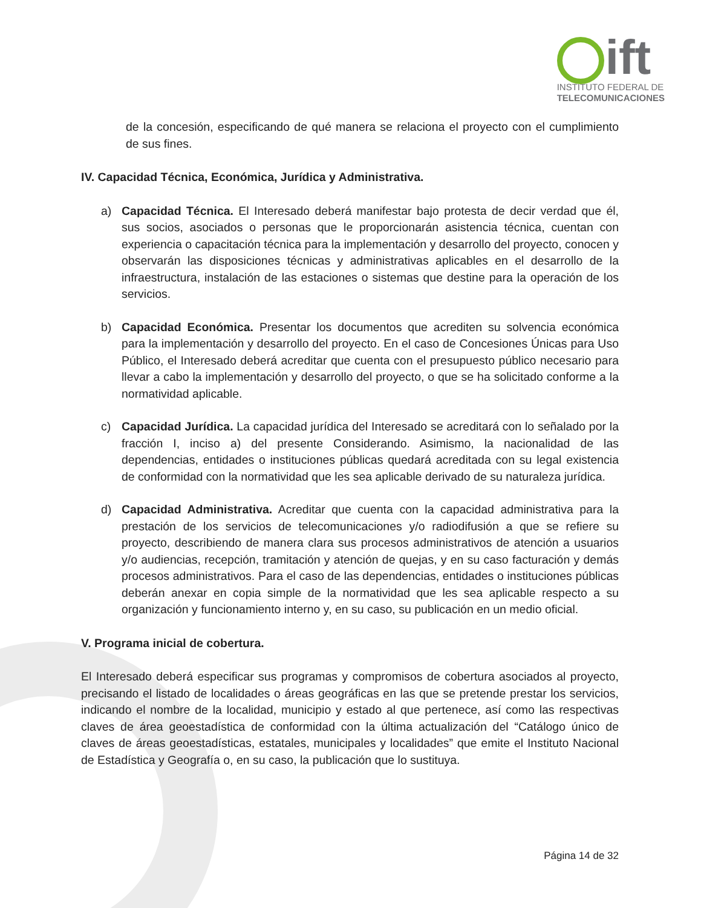ift
INSTITUTO FEDERAL DE
TELECOMUNICACIONES
de la concesión, especificando de qué manera se relaciona el proyecto con el cumplimiento de sus fines.
IV. Capacidad Técnica, Económica, Jurídica y Administrativa.
a) Capacidad Técnica. El Interesado deberá manifestar bajo protesta de decir verdad que él, sus socios, asociados o personas que le proporcionarán asistencia técnica, cuentan con experiencia o capacitación técnica para la implementación y desarrollo del proyecto, conocen y observarán las disposiciones técnicas y administrativas aplicables en el desarrollo de la infraestructura, instalación de las estaciones o sistemas que destine para la operación de los servicios.
b) Capacidad Económica. Presentar los documentos que acrediten su solvencia económica para la implementación y desarrollo del proyecto. En el caso de Concesiones Únicas para Uso Público, el Interesado deberá acreditar que cuenta con el presupuesto público necesario para llevar a cabo la implementación y desarrollo del proyecto, o que se ha solicitado conforme a la normatividad aplicable.
c) Capacidad Jurídica. La capacidad jurídica del Interesado se acreditará con lo señalado por la fracción I, inciso a) del presente Considerando. Asimismo, la nacionalidad de las dependencias, entidades o instituciones públicas quedará acreditada con su legal existencia de conformidad con la normatividad que les sea aplicable derivado de su naturaleza jurídica.
d) Capacidad Administrativa. Acreditar que cuenta con la capacidad administrativa para la prestación de los servicios de telecomunicaciones y/o radiodifusión a que se refiere su proyecto, describiendo de manera clara sus procesos administrativos de atención a usuarios y/o audiencias, recepción, tramitación y atención de quejas, y en su caso facturación y demás procesos administrativos. Para el caso de las dependencias, entidades o instituciones públicas deberán anexar en copia simple de la normatividad que les sea aplicable respecto a su organización y funcionamiento interno y, en su caso, su publicación en un medio oficial.
V. Programa inicial de cobertura.
El Interesado deberá especificar sus programas y compromisos de cobertura asociados al proyecto, precisando el listado de localidades o áreas geográficas en las que se pretende prestar los servicios, indicando el nombre de la localidad, municipio y estado al que pertenece, así como las respectivas claves de área geoestadística de conformidad con la última actualización del “Catálogo único de claves de áreas geoestadísticas, estatales, municipales y localidades” que emite el Instituto Nacional de Estadística y Geografía o, en su caso, la publicación que lo sustituya.
Página 14 de 32